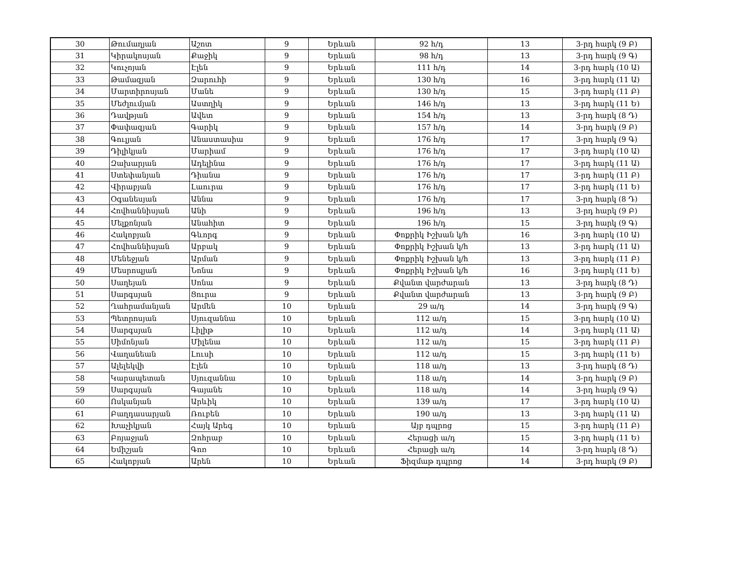| 30 | Թումաղյան | Աշոտ | 9 | Երևան | 92 հ/դ | 13 | 3-րդ հարկ (9 Բ) |
| 31 | Կիրակոսյան | Քաջիկ | 9 | Երևան | 98 հ/դ | 13 | 3-րդ հարկ (9 Գ) |
| 32 | Կուչոյան | Էլեն | 9 | Երևան | 111 հ/դ | 14 | 3-րդ հարկ (10 Ա) |
| 33 | Թամազյան | Զարուհի | 9 | Երևան | 130 հ/դ | 16 | 3-րդ հարկ (11 Ա) |
| 34 | Մարտիրոսյան | Մանե | 9 | Երևան | 130 հ/դ | 15 | 3-րդ հարկ (11 Բ) |
| 35 | Մեժլումյան | Աստղիկ | 9 | Երևան | 146 հ/դ | 13 | 3-րդ հարկ (11 Ե) |
| 36 | Դավթյան | Ավետ | 9 | Երևան | 154 հ/դ | 13 | 3-րդ հարկ (8 Դ) |
| 37 | Փափազյան | Գարիկ | 9 | Երևան | 157 հ/դ | 14 | 3-րդ հարկ (9 Բ) |
| 38 | Գուլյան | Անաստասիա | 9 | Երևան | 176 հ/դ | 17 | 3-րդ հարկ (9 Գ) |
| 39 | Դիլիկյան | Մարիամ | 9 | Երևան | 176 հ/դ | 17 | 3-րդ հարկ (10 Ա) |
| 40 | Զախարյան | Ադելինա | 9 | Երևան | 176 հ/դ | 17 | 3-րդ հարկ (11 Ա) |
| 41 | Ստեփանյան | Դիանա | 9 | Երևան | 176 հ/դ | 17 | 3-րդ հարկ (11 Բ) |
| 42 | Վիրաբյան | Լաուրա | 9 | Երևան | 176 հ/դ | 17 | 3-րդ հարկ (11 Ե) |
| 43 | Օգանեսյան | Աննա | 9 | Երևան | 176 հ/դ | 17 | 3-րդ հարկ (8 Դ) |
| 44 | Հովհաննիսյան | Անի | 9 | Երևան | 196 հ/դ | 13 | 3-րդ հարկ (9 Բ) |
| 45 | Մելքոնյան | Անահիտ | 9 | Երևան | 196 հ/դ | 15 | 3-րդ հարկ (9 Գ) |
| 46 | Հակոբյան | Գևորգ | 9 | Երևան | Փոքրիկ Իշխան կ/հ | 16 | 3-րդ հարկ (10 Ա) |
| 47 | Հովհաննիսյան | Արբակ | 9 | Երևան | Փոքրիկ Իշխան կ/հ | 13 | 3-րդ հարկ (11 Ա) |
| 48 | Մենեջյան | Արման | 9 | Երևան | Փոքրիկ Իշխան կ/հ | 13 | 3-րդ հարկ (11 Բ) |
| 49 | Մեսրոպյան | Նոնա | 9 | Երևան | Փոքրիկ Իշխան կ/հ | 16 | 3-րդ հարկ (11 Ե) |
| 50 | Սաղեյան | Սոնա | 9 | Երևան | Քվանտ վարժարան | 13 | 3-րդ հարկ (8 Դ) |
| 51 | Սարգսյան | Ցուրա | 9 | Երևան | Քվանտ վարժարան | 13 | 3-րդ հարկ (9 Բ) |
| 52 | Ղահրամանյան | Արմեն | 10 | Երևան | 29 ա/դ | 14 | 3-րդ հարկ (9 Գ) |
| 53 | Պետրոսյան | Սյուզաննա | 10 | Երևան | 112 ա/դ | 15 | 3-րդ հարկ (10 Ա) |
| 54 | Սարգսյան | Լիլիթ | 10 | Երևան | 112 ա/դ | 14 | 3-րդ հարկ (11 Ա) |
| 55 | Սիմոնյան | Միլենա | 10 | Երևան | 112 ա/դ | 15 | 3-րդ հարկ (11 Բ) |
| 56 | Վաղանեան | Լուսի | 10 | Երևան | 112 ա/դ | 15 | 3-րդ հարկ (11 Ե) |
| 57 | Ալելեկվի | Էլեն | 10 | Երևան | 118 ա/դ | 13 | 3-րդ հարկ (8 Դ) |
| 58 | Կարապետան | Սյուզաննա | 10 | Երևան | 118 ա/դ | 14 | 3-րդ հարկ (9 Բ) |
| 59 | Սարգսյան | Գայանե | 10 | Երևան | 118 ա/դ | 14 | 3-րդ հարկ (9 Գ) |
| 60 | Ոսկանյան | Արևիկ | 10 | Երևան | 139 ա/դ | 17 | 3-րդ հարկ (10 Ա) |
| 61 | Բաղդասարյան | Ռուբեն | 10 | Երևան | 190 ա/դ | 13 | 3-րդ հարկ (11 Ա) |
| 62 | Խաչիկյան | Հայկ Արեգ | 10 | Երևան | Այբ դպրոց | 15 | 3-րդ հարկ (11 Բ) |
| 63 | Բոյաջյան | Զոհրաբ | 10 | Երևան | Հերացի ա/դ | 15 | 3-րդ հարկ (11 Ե) |
| 64 | Եմիշյան | Գոռ | 10 | Երևան | Հերացի ա/դ | 14 | 3-րդ հարկ (8 Դ) |
| 65 | Հակոբյան | Արեն | 10 | Երևան | Ֆիզմաթ դպրոց | 14 | 3-րդ հարկ (9 Բ) |